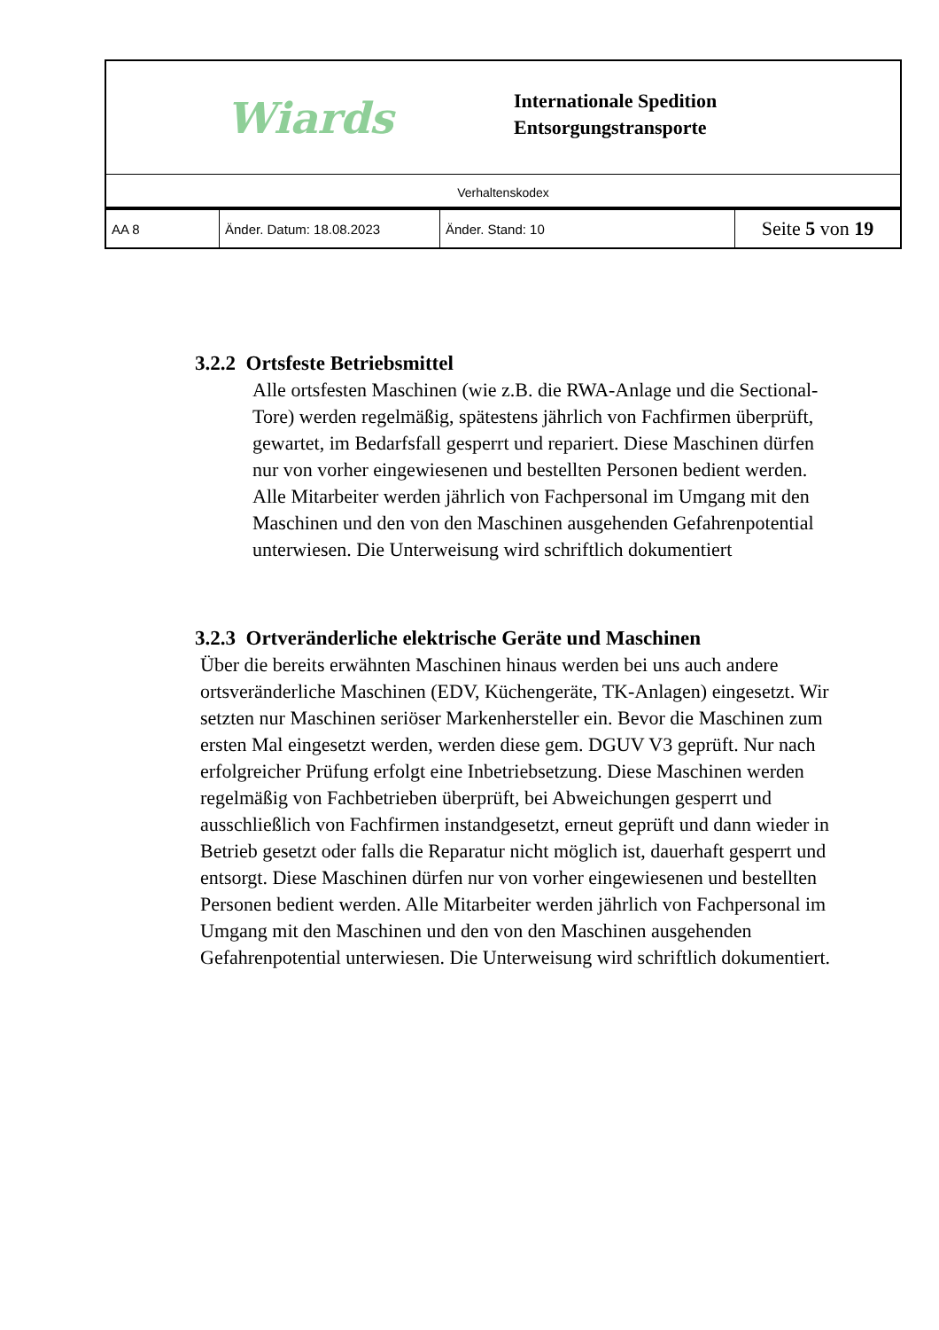Wiards
Internationale Spedition
Entsorgungstransporte
Verhaltenskodex
| AA 8 | Änder. Datum: 18.08.2023 | Änder. Stand: 10 | Seite 5 von 19 |
3.2.2 Ortsfeste Betriebsmittel
Alle ortsfesten Maschinen (wie z.B. die RWA-Anlage und die Sectional-Tore) werden regelmäßig, spätestens jährlich von Fachfirmen überprüft, gewartet, im Bedarfsfall gesperrt und repariert. Diese Maschinen dürfen nur von vorher eingewiesenen und bestellten Personen bedient werden. Alle Mitarbeiter werden jährlich von Fachpersonal im Umgang mit den Maschinen und den von den Maschinen ausgehenden Gefahrenpotential unterwiesen. Die Unterweisung wird schriftlich dokumentiert
3.2.3 Ortveränderliche elektrische Geräte und Maschinen
Über die bereits erwähnten Maschinen hinaus werden bei uns auch andere ortsveränderliche Maschinen (EDV, Küchengeräte, TK-Anlagen) eingesetzt. Wir setzten nur Maschinen seriöser Markenhersteller ein. Bevor die Maschinen zum ersten Mal eingesetzt werden, werden diese gem. DGUV V3 geprüft. Nur nach erfolgreicher Prüfung erfolgt eine Inbetriebsetzung. Diese Maschinen werden regelmäßig von Fachbetrieben überprüft, bei Abweichungen gesperrt und ausschließlich von Fachfirmen instandgesetzt, erneut geprüft und dann wieder in Betrieb gesetzt oder falls die Reparatur nicht möglich ist, dauerhaft gesperrt und entsorgt. Diese Maschinen dürfen nur von vorher eingewiesenen und bestellten Personen bedient werden. Alle Mitarbeiter werden jährlich von Fachpersonal im Umgang mit den Maschinen und den von den Maschinen ausgehenden Gefahrenpotential unterwiesen. Die Unterweisung wird schriftlich dokumentiert.